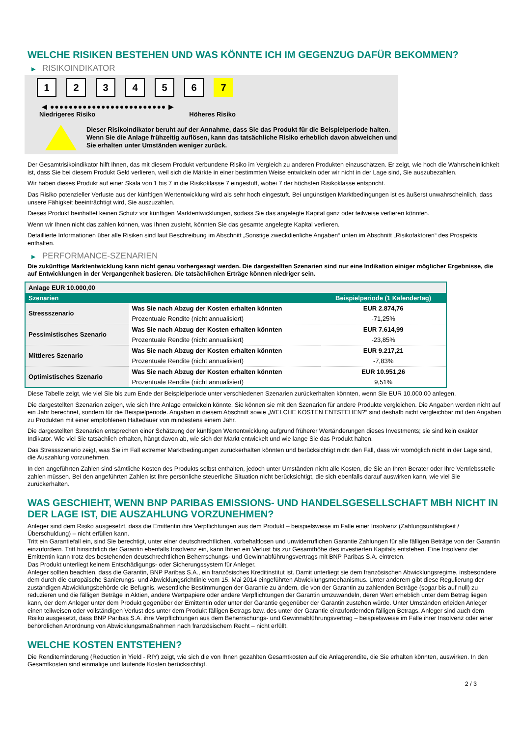WELCHE RISIKEN BESTEHEN UND WAS KÖNNTE ICH IM GEGENZUG DAFÜR BEKOMMEN?
▶ RISIKOINDIKATOR
1 2 3 4 5 6 7
◀ ●●●●●●●●●●●●●●●●●●●●●●●●● ▶
Niedrigeres Risiko Höheres Risiko
Dieser Risikoindikator beruht auf der Annahme, dass Sie das Produkt für die Beispielperiode halten.
Wenn Sie die Anlage frühzeitig auflösen, kann das tatsächliche Risiko erheblich davon abweichen und Sie erhalten unter Umständen weniger zurück.
Der Gesamtrisikoindikator hilft Ihnen, das mit diesem Produkt verbundene Risiko im Vergleich zu anderen Produkten einzuschätzen. Er zeigt, wie hoch die Wahrscheinlichkeit ist, dass Sie bei diesem Produkt Geld verlieren, weil sich die Märkte in einer bestimmten Weise entwickeln oder wir nicht in der Lage sind, Sie auszubezahlen.
Wir haben dieses Produkt auf einer Skala von 1 bis 7 in die Risikoklasse 7 eingestuft, wobei 7 der höchsten Risikoklasse entspricht.
Das Risiko potenzieller Verluste aus der künftigen Wertentwicklung wird als sehr hoch eingestuft. Bei ungünstigen Marktbedingungen ist es äußerst unwahrscheinlich, dass unsere Fähigkeit beeinträchtigt wird, Sie auszuzahlen.
Dieses Produkt beinhaltet keinen Schutz vor künftigen Marktentwicklungen, sodass Sie das angelegte Kapital ganz oder teilweise verlieren könnten.
Wenn wir Ihnen nicht das zahlen können, was Ihnen zusteht, könnten Sie das gesamte angelegte Kapital verlieren.
Detaillierte Informationen über alle Risiken sind laut Beschreibung im Abschnitt „Sonstige zweckdienliche Angaben“ unten im Abschnitt „Risikofaktoren“ des Prospekts enthalten.
▶ PERFORMANCE-SZENARIEN
Die zukünftige Marktentwicklung kann nicht genau vorhergesagt werden. Die dargestellten Szenarien sind nur eine Indikation einiger möglicher Ergebnisse, die auf Entwicklungen in der Vergangenheit basieren. Die tatsächlichen Erträge können niedriger sein.
| Anlage EUR 10.000,00 | | |
| --- | --- | --- |
| Szenarien | | Beispielperiode (1 Kalendertag) |
| Stressszenario | Was Sie nach Abzug der Kosten erhalten könnten | EUR 2.874,76 |
| | Prozentuale Rendite (nicht annualisiert) | -71,25% |
| Pessimistisches Szenario | Was Sie nach Abzug der Kosten erhalten könnten | EUR 7.614,99 |
| | Prozentuale Rendite (nicht annualisiert) | -23,85% |
| Mittleres Szenario | Was Sie nach Abzug der Kosten erhalten könnten | EUR 9.217,21 |
| | Prozentuale Rendite (nicht annualisiert) | -7,83% |
| Optimistisches Szenario | Was Sie nach Abzug der Kosten erhalten könnten | EUR 10.951,26 |
| | Prozentuale Rendite (nicht annualisiert) | 9,51% |
Diese Tabelle zeigt, wie viel Sie bis zum Ende der Beispielperiode unter verschiedenen Szenarien zurückerhalten könnten, wenn Sie EUR 10.000,00 anlegen.
Die dargestellten Szenarien zeigen, wie sich Ihre Anlage entwickeln könnte. Sie können sie mit den Szenarien für andere Produkte vergleichen. Die Angaben werden nicht auf ein Jahr berechnet, sondern für die Beispielperiode. Angaben in diesem Abschnitt sowie „WELCHE KOSTEN ENTSTEHEN?“ sind deshalb nicht vergleichbar mit den Angaben zu Produkten mit einer empfohlenen Haltedauer von mindestens einem Jahr.
Die dargestellten Szenarien entsprechen einer Schätzung der künftigen Wertentwicklung aufgrund früherer Wertänderungen dieses Investments; sie sind kein exakter Indikator. Wie viel Sie tatsächlich erhalten, hängt davon ab, wie sich der Markt entwickelt und wie lange Sie das Produkt halten.
Das Stressszenario zeigt, was Sie im Fall extremer Marktbedingungen zurückerhalten könnten und berücksichtigt nicht den Fall, dass wir womöglich nicht in der Lage sind, die Auszahlung vorzunehmen.
In den angeführten Zahlen sind sämtliche Kosten des Produkts selbst enthalten, jedoch unter Umständen nicht alle Kosten, die Sie an Ihren Berater oder Ihre Vertriebsstelle zahlen müssen. Bei den angeführten Zahlen ist Ihre persönliche steuerliche Situation nicht berücksichtigt, die sich ebenfalls darauf auswirken kann, wie viel Sie zurückerhalten.
WAS GESCHIEHT, WENN BNP PARIBAS EMISSIONS- UND HANDELSGESELLSCHAFT MBH NICHT IN DER LAGE IST, DIE AUSZAHLUNG VORZUNEHMEN?
Anleger sind dem Risiko ausgesetzt, dass die Emittentin ihre Verpflichtungen aus dem Produkt – beispielsweise im Falle einer Insolvenz (Zahlungsunfähigkeit / Überschuldung) – nicht erfüllen kann.
Tritt ein Garantiefall ein, sind Sie berechtigt, unter einer deutschrechtlichen, vorbehaltlosen und unwiderruflichen Garantie Zahlungen für alle fälligen Beträge von der Garantin einzufordern. Tritt hinsichtlich der Garantin ebenfalls Insolvenz ein, kann Ihnen ein Verlust bis zur Gesamthöhe des investierten Kapitals entstehen. Eine Insolvenz der Emittentin kann trotz des bestehenden deutschrechtlichen Beherrschungs- und Gewinnabführungsvertrags mit BNP Paribas S.A. eintreten.
Das Produkt unterliegt keinem Entschädigungs- oder Sicherungssystem für Anleger.
Anleger sollten beachten, dass die Garantin, BNP Paribas S.A., ein französisches Kreditinstitut ist. Damit unterliegt sie dem französischen Abwicklungsregime, insbesondere dem durch die europäische Sanierungs- und Abwicklungsrichtlinie vom 15. Mai 2014 eingeführten Abwicklungsmechanismus. Unter anderem gibt diese Regulierung der zuständigen Abwicklungsbehörde die Befugnis, wesentliche Bestimmungen der Garantie zu ändern, die von der Garantin zu zahlenden Beträge (sogar bis auf null) zu reduzieren und die fälligen Beträge in Aktien, andere Wertpapiere oder andere Verpflichtungen der Garantin umzuwandeln, deren Wert erheblich unter dem Betrag liegen kann, der dem Anleger unter dem Produkt gegenüber der Emittentin oder unter der Garantie gegenüber der Garantin zustehen würde. Unter Umständen erleiden Anleger einen teilweisen oder vollständigen Verlust des unter dem Produkt fälligen Betrags bzw. des unter der Garantie einzufordernden fälligen Betrags. Anleger sind auch dem Risiko ausgesetzt, dass BNP Paribas S.A. ihre Verpflichtungen aus dem Beherrschungs- und Gewinnabführungsvertrag – beispielsweise im Falle ihrer Insolvenz oder einer behördlichen Anordnung von Abwicklungsmaßnahmen nach französischem Recht – nicht erfüllt.
WELCHE KOSTEN ENTSTEHEN?
Die Renditeminderung (Reduction in Yield - RIY) zeigt, wie sich die von Ihnen gezahlten Gesamtkosten auf die Anlagerendite, die Sie erhalten könnten, auswirken. In den Gesamtkosten sind einmalige und laufende Kosten berücksichtigt.
2 / 3